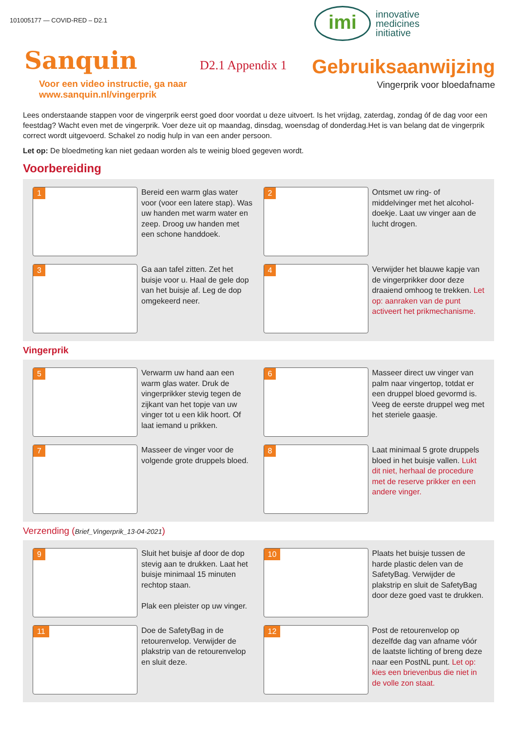101005177 — COVID-RED – D2.1
imi
innovative
medicines
initiative
Sanquin
Voor een video instructie, ga naar
www.sanquin.nl/vingerprik
D2.1 Appendix 1
Gebruiksaanwijzing
Vingerprik voor bloedafname
Lees onderstaande stappen voor de vingerprik eerst goed door voordat u deze uitvoert. Is het vrijdag, zaterdag, zondag óf de dag voor een feestdag? Wacht even met de vingerprik. Voer deze uit op maandag, dinsdag, woensdag of donderdag.Het is van belang dat de vingerprik correct wordt uitgevoerd. Schakel zo nodig hulp in van een ander persoon.
Let op: De bloedmeting kan niet gedaan worden als te weinig bloed gegeven wordt.
Voorbereiding
1
Bereid een warm glas water voor (voor een latere stap). Was uw handen met warm water en zeep. Droog uw handen met een schone handdoek.
2
Ontsmet uw ring- of middelvinger met het alcohol-doekje. Laat uw vinger aan de lucht drogen.
3
Ga aan tafel zitten. Zet het buisje voor u. Haal de gele dop van het buisje af. Leg de dop omgekeerd neer.
4
Verwijder het blauwe kapje van de vingerprikker door deze draaiend omhoog te trekken. Let op: aanraken van de punt activeert het prikmechanisme.
Vingerprik
5
Verwarm uw hand aan een warm glas water. Druk de vingerprikker stevig tegen de zijkant van het topje van uw vinger tot u een klik hoort. Of laat iemand u prikken.
6
Masseer direct uw vinger van palm naar vingertop, totdat er een druppel bloed gevormd is. Veeg de eerste druppel weg met het steriele gaasje.
7
Masseer de vinger voor de volgende grote druppels bloed.
8
Laat minimaal 5 grote druppels bloed in het buisje vallen. Lukt dit niet, herhaal de procedure met de reserve prikker en een andere vinger.
Verzending (Brief_Vingerprik_13-04-2021)
9
Sluit het buisje af door de dop stevig aan te drukken. Laat het buisje minimaal 15 minuten rechtop staan.
Plak een pleister op uw vinger.
10
Plaats het buisje tussen de harde plastic delen van de SafetyBag. Verwijder de plakstrip en sluit de SafetyBag door deze goed vast te drukken.
11
Doe de SafetyBag in de retourenvelop. Verwijder de plakstrip van de retourenvelop en sluit deze.
12
Post de retourenvelop op dezelfde dag van afname vóór de laatste lichting of breng deze naar een PostNL punt. Let op: kies een brievenbus die niet in de volle zon staat.